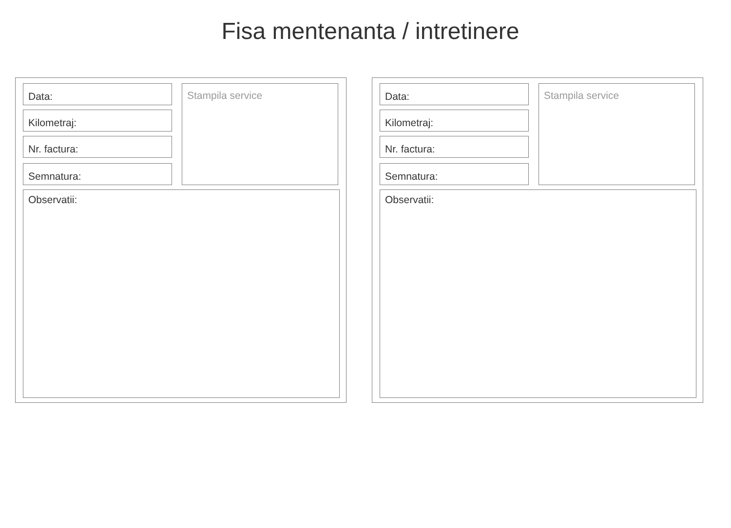Fisa mentenanta / intretinere
Data:
Kilometraj:
Nr. factura:
Semnatura:
Stampila service
Observatii:
Data:
Kilometraj:
Nr. factura:
Semnatura:
Stampila service
Observatii: